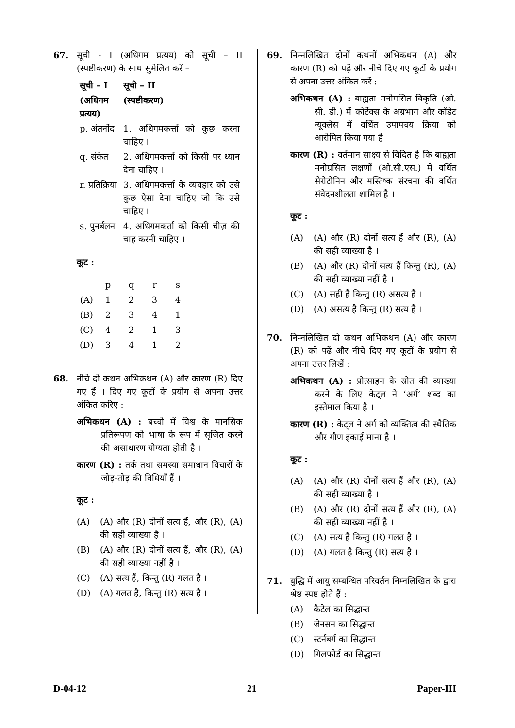67. सूची - I (अधिगम प्रत्यय) को सूची – II (स्पष्टीकरण) के साथ सुमेलित करें –
| सूची – I | सूची – II |
| --- | --- |
| (अधिगम प्रत्यय) | (स्पष्टीकरण) |
| p. अंतर्नोद | 1. अधिगमकर्त्ता को कुछ करना चाहिए । |
| q. संकेत | 2. अधिगमकर्त्ता को किसी पर ध्यान देना चाहिए । |
| r. प्रतिक्रिया | 3. अधिगमकर्त्ता के व्यवहार को उसे कुछ ऐसा देना चाहिए जो कि उसे चाहिए । |
| s. पुनर्बलन | 4. अधिगमकर्ता को किसी चीज़ की चाह करनी चाहिए । |
कूट :
| | p | q | r | s |
| (A) | 1 | 2 | 3 | 4 |
| (B) | 2 | 3 | 4 | 1 |
| (C) | 4 | 2 | 1 | 3 |
| (D) | 3 | 4 | 1 | 2 |
68. नीचे दो कथन अभिकथन (A) और कारण (R) दिए गए हैं । दिए गए कूटों के प्रयोग से अपना उत्तर अंकित करिए :
अभिकथन (A) : बच्चो में विश्व के मानसिक प्रतिरूपण को भाषा के रूप में सृजित करने की असाधारण योग्यता होती है ।
कारण (R) : तर्क तथा समस्या समाधान विचारों के जोड़-तोड़ की विधियाँ हैं ।
कूट :
(A) (A) और (R) दोनों सत्य हैं, और (R), (A) की सही व्याख्या है ।
(B) (A) और (R) दोनों सत्य हैं, और (R), (A) की सही व्याख्या नहीं है ।
(C) (A) सत्य हैं, किन्तु (R) गलत है ।
(D) (A) गलत है, किन्तु (R) सत्य है ।
69. निम्नलिखित दोनों कथनों अभिकथन (A) और कारण (R) को पढ़ें और नीचे दिए गए कूटों के प्रयोग से अपना उत्तर अंकित करें :
अभिकथन (A) : बाह्यता मनोगसित विकृति (ओ. सी. डी.) में कोर्टेक्स के अग्रभाग और कॉडेट न्यूक्लेस में वर्धित उपापचय क्रिया को आरोपित किया गया है
कारण (R) : वर्तमान साक्ष्य से विदित है कि बाह्यता मनोग्रसित लक्षणों (ओ.सी.एस.) में वर्धित सेरोटोनिन और मस्तिष्क संरचना की वर्धित संवेदनशीलता शामिल है ।
कूट :
(A) (A) और (R) दोनों सत्य हैं और (R), (A) की सही व्याख्या है ।
(B) (A) और (R) दोनों सत्य हैं किन्तु (R), (A) की सही व्याख्या नहीं है ।
(C) (A) सही है किन्तु (R) असत्य है ।
(D) (A) असत्य है किन्तु (R) सत्य है ।
70. निम्नलिखित दो कथन अभिकथन (A) और कारण (R) को पढें और नीचे दिए गए कूटों के प्रयोग से अपना उत्तर लिखें :
अभिकथन (A) : प्रोत्साहन के स्रोत की व्याख्या करने के लिए केट्ल ने ‘अर्ग’ शब्द का इस्तेमाल किया है ।
कारण (R) : केट्ल ने अर्ग को व्यक्तित्व की स्थैतिक और गौण इकाई माना है ।
कूट :
(A) (A) और (R) दोनों सत्य हैं और (R), (A) की सही व्याख्या है ।
(B) (A) और (R) दोनों सत्य हैं और (R), (A) की सही व्याख्या नहीं है ।
(C) (A) सत्य है किन्तु (R) गलत है ।
(D) (A) गलत है किन्तु (R) सत्य है ।
71. बुद्धि में आयु सम्बन्धित परिवर्तन निम्नलिखित के द्वारा श्रेष्ठ स्पष्ट होते हैं :
(A) कैटेल का सिद्धान्त
(B) जेनसन का सिद्धान्त
(C) स्टर्नबर्ग का सिद्धान्त
(D) गिलफोर्ड का सिद्धान्त
D-04-12 21 Paper-III